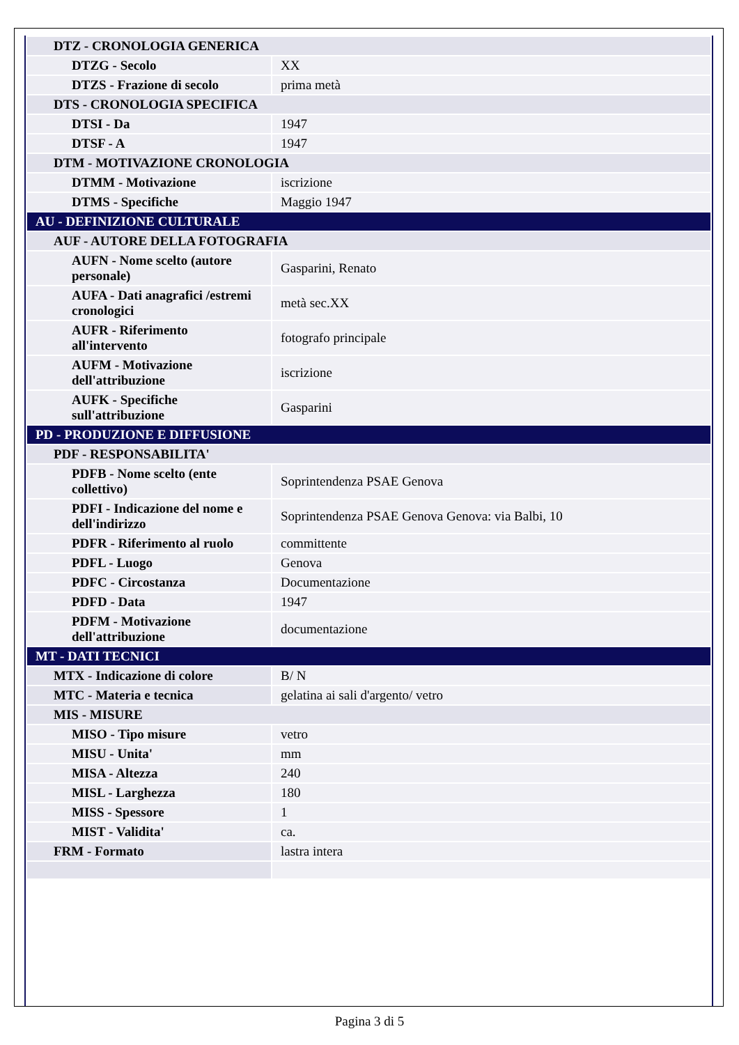| DTZ - CRONOLOGIA GENERICA | |
| DTZG - Secolo | XX |
| DTZS - Frazione di secolo | prima metà |
| DTS - CRONOLOGIA SPECIFICA | |
| DTSI - Da | 1947 |
| DTSF - A | 1947 |
| DTM - MOTIVAZIONE CRONOLOGIA | |
| DTMM - Motivazione | iscrizione |
| DTMS - Specifiche | Maggio 1947 |
| AU - DEFINIZIONE CULTURALE | |
| AUF - AUTORE DELLA FOTOGRAFIA | |
| AUFN - Nome scelto (autore personale) | Gasparini, Renato |
| AUFA - Dati anagrafici /estremi cronologici | metà sec.XX |
| AUFR - Riferimento all'intervento | fotografo principale |
| AUFM - Motivazione dell'attribuzione | iscrizione |
| AUFK - Specifiche sull'attribuzione | Gasparini |
| PD - PRODUZIONE E DIFFUSIONE | |
| PDF - RESPONSABILITA' | |
| PDFB - Nome scelto (ente collettivo) | Soprintendenza PSAE Genova |
| PDFI - Indicazione del nome e dell'indirizzo | Soprintendenza PSAE Genova Genova: via Balbi, 10 |
| PDFR - Riferimento al ruolo | committente |
| PDFL - Luogo | Genova |
| PDFC - Circostanza | Documentazione |
| PDFD - Data | 1947 |
| PDFM - Motivazione dell'attribuzione | documentazione |
| MT - DATI TECNICI | |
| MTX - Indicazione di colore | B/ N |
| MTC - Materia e tecnica | gelatina ai sali d'argento/ vetro |
| MIS - MISURE | |
| MISO - Tipo misure | vetro |
| MISU - Unita' | mm |
| MISA - Altezza | 240 |
| MISL - Larghezza | 180 |
| MISS - Spessore | 1 |
| MIST - Validita' | ca. |
| FRM - Formato | lastra intera |
Pagina 3 di 5